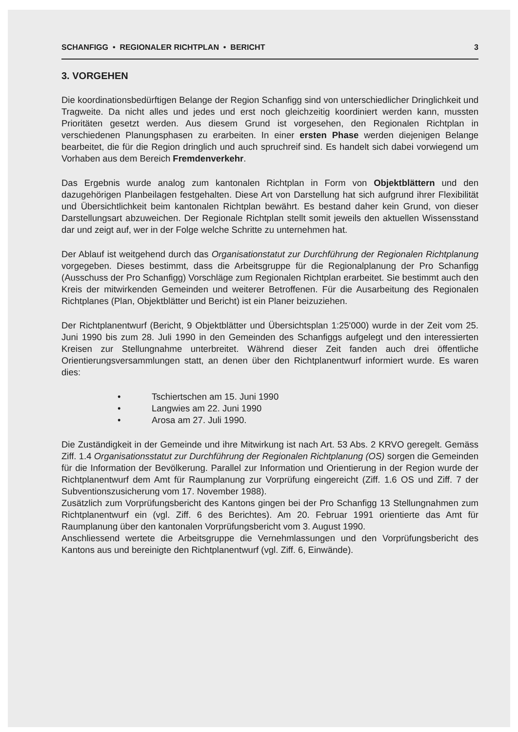SCHANFIGG • REGIONALER RICHTPLAN • BERICHT 3
3. VORGEHEN
Die koordinationsbedürftigen Belange der Region Schanfigg sind von unterschiedlicher Dringlichkeit und Tragweite. Da nicht alles und jedes und erst noch gleichzeitig koordiniert werden kann, mussten Prioritäten gesetzt werden. Aus diesem Grund ist vorgesehen, den Regionalen Richtplan in verschiedenen Planungsphasen zu erarbeiten. In einer ersten Phase werden diejenigen Belange bearbeitet, die für die Region dringlich und auch spruchreif sind. Es handelt sich dabei vorwiegend um Vorhaben aus dem Bereich Fremdenverkehr.
Das Ergebnis wurde analog zum kantonalen Richtplan in Form von Objektblättern und den dazugehörigen Planbeilagen festgehalten. Diese Art von Darstellung hat sich aufgrund ihrer Flexibilität und Übersichtlichkeit beim kantonalen Richtplan bewährt. Es bestand daher kein Grund, von dieser Darstellungsart abzuweichen. Der Regionale Richtplan stellt somit jeweils den aktuellen Wissensstand dar und zeigt auf, wer in der Folge welche Schritte zu unternehmen hat.
Der Ablauf ist weitgehend durch das Organisationstatut zur Durchführung der Regionalen Richtplanung vorgegeben. Dieses bestimmt, dass die Arbeitsgruppe für die Regionalplanung der Pro Schanfigg (Ausschuss der Pro Schanfigg) Vorschläge zum Regionalen Richtplan erarbeitet. Sie bestimmt auch den Kreis der mitwirkenden Gemeinden und weiterer Betroffenen. Für die Ausarbeitung des Regionalen Richtplanes (Plan, Objektblätter und Bericht) ist ein Planer beizuziehen.
Der Richtplanentwurf (Bericht, 9 Objektblätter und Übersichtsplan 1:25'000) wurde in der Zeit vom 25. Juni 1990 bis zum 28. Juli 1990 in den Gemeinden des Schanfiggs aufgelegt und den interessierten Kreisen zur Stellungnahme unterbreitet. Während dieser Zeit fanden auch drei öffentliche Orientierungsversammlungen statt, an denen über den Richtplanentwurf informiert wurde. Es waren dies:
• Tschiertschen am 15. Juni 1990
• Langwies am 22. Juni 1990
• Arosa am 27. Juli 1990.
Die Zuständigkeit in der Gemeinde und ihre Mitwirkung ist nach Art. 53 Abs. 2 KRVO geregelt. Gemäss Ziff. 1.4 Organisationsstatut zur Durchführung der Regionalen Richtplanung (OS) sorgen die Gemeinden für die Information der Bevölkerung. Parallel zur Information und Orientierung in der Region wurde der Richtplanentwurf dem Amt für Raumplanung zur Vorprüfung eingereicht (Ziff. 1.6 OS und Ziff. 7 der Subventionszusicherung vom 17. November 1988).
Zusätzlich zum Vorprüfungsbericht des Kantons gingen bei der Pro Schanfigg 13 Stellungnahmen zum Richtplanentwurf ein (vgl. Ziff. 6 des Berichtes). Am 20. Februar 1991 orientierte das Amt für Raumplanung über den kantonalen Vorprüfungsbericht vom 3. August 1990.
Anschliessend wertete die Arbeitsgruppe die Vernehmlassungen und den Vorprüfungsbericht des Kantons aus und bereinigte den Richtplanentwurf (vgl. Ziff. 6, Einwände).